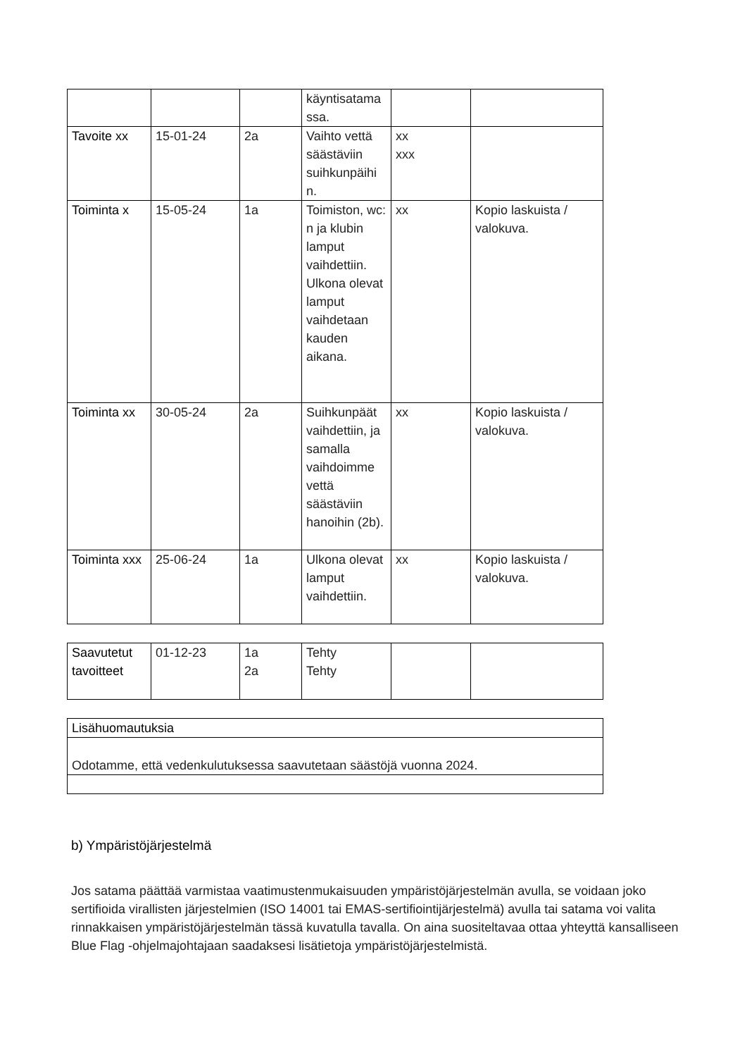| | | | käyntisatama ssa. | | |
| Tavoite xx | 15-01-24 | 2a | Vaihto vettä säästäviin suihkunpäihi n. | xx xxx | |
| Toiminta x | 15-05-24 | 1a | Toimiston, wc: n ja klubin lamput vaihdettiin. Ulkona olevat lamput vaihdetaan kauden aikana. | xx | Kopio laskuista / valokuva. |
| Toiminta xx | 30-05-24 | 2a | Suihkunpäät vaihdettiin, ja samalla vaihdoimme vettä säästäviin hanoihin (2b). | xx | Kopio laskuista / valokuva. |
| Toiminta xxx | 25-06-24 | 1a | Ulkona olevat lamput vaihdettiin. | xx | Kopio laskuista / valokuva. |
| Saavutetut tavoitteet | 01-12-23 | 1a 2a | Tehty Tehty | | |
| Lisähuomautuksia |
| Odotamme, että vedenkulutuksessa saavutetaan säästöjä vuonna 2024. |
b) Ympäristöjärjestelmä
Jos satama päättää varmistaa vaatimustenmukaisuuden ympäristöjärjestelmän avulla, se voidaan joko sertifioida virallisten järjestelmien (ISO 14001 tai EMAS-sertifiointijärjestelmä) avulla tai satama voi valita rinnakkaisen ympäristöjärjestelmän tässä kuvatulla tavalla. On aina suositeltavaa ottaa yhteyttä kansalliseen Blue Flag -ohjelmajohtajaan saadaksesi lisätietoja ympäristöjärjestelmistä.